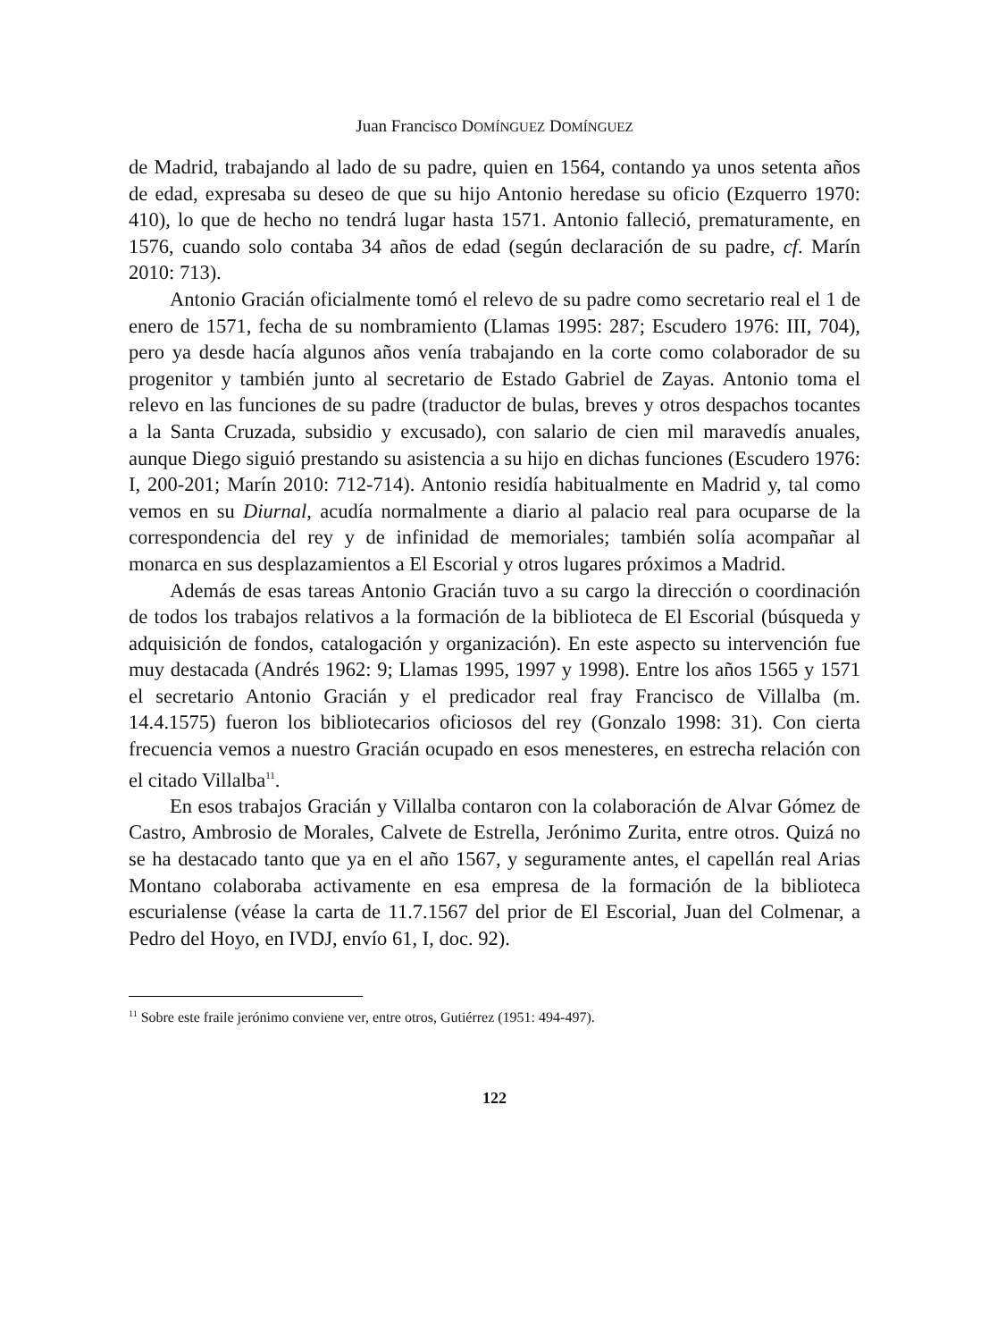Juan Francisco DOMÍNGUEZ DOMÍNGUEZ
de Madrid, trabajando al lado de su padre, quien en 1564, contando ya unos setenta años de edad, expresaba su deseo de que su hijo Antonio heredase su oficio (Ezquerro 1970: 410), lo que de hecho no tendrá lugar hasta 1571. Antonio falleció, prematuramente, en 1576, cuando solo contaba 34 años de edad (según declaración de su padre, cf. Marín 2010: 713).
Antonio Gracián oficialmente tomó el relevo de su padre como secretario real el 1 de enero de 1571, fecha de su nombramiento (Llamas 1995: 287; Escudero 1976: III, 704), pero ya desde hacía algunos años venía trabajando en la corte como colaborador de su progenitor y también junto al secretario de Estado Gabriel de Zayas. Antonio toma el relevo en las funciones de su padre (traductor de bulas, breves y otros despachos tocantes a la Santa Cruzada, subsidio y excusado), con salario de cien mil maravedís anuales, aunque Diego siguió prestando su asistencia a su hijo en dichas funciones (Escudero 1976: I, 200-201; Marín 2010: 712-714). Antonio residía habitualmente en Madrid y, tal como vemos en su Diurnal, acudía normalmente a diario al palacio real para ocuparse de la correspondencia del rey y de infinidad de memoriales; también solía acompañar al monarca en sus desplazamientos a El Escorial y otros lugares próximos a Madrid.
Además de esas tareas Antonio Gracián tuvo a su cargo la dirección o coordinación de todos los trabajos relativos a la formación de la biblioteca de El Escorial (búsqueda y adquisición de fondos, catalogación y organización). En este aspecto su intervención fue muy destacada (Andrés 1962: 9; Llamas 1995, 1997 y 1998). Entre los años 1565 y 1571 el secretario Antonio Gracián y el predicador real fray Francisco de Villalba (m. 14.4.1575) fueron los bibliotecarios oficiosos del rey (Gonzalo 1998: 31). Con cierta frecuencia vemos a nuestro Gracián ocupado en esos menesteres, en estrecha relación con el citado Villalba<sup>11</sup>.
En esos trabajos Gracián y Villalba contaron con la colaboración de Alvar Gómez de Castro, Ambrosio de Morales, Calvete de Estrella, Jerónimo Zurita, entre otros. Quizá no se ha destacado tanto que ya en el año 1567, y seguramente antes, el capellán real Arias Montano colaboraba activamente en esa empresa de la formación de la biblioteca escurialense (véase la carta de 11.7.1567 del prior de El Escorial, Juan del Colmenar, a Pedro del Hoyo, en IVDJ, envío 61, I, doc. 92).
<sup>11</sup> Sobre este fraile jerónimo conviene ver, entre otros, Gutiérrez (1951: 494-497).
122